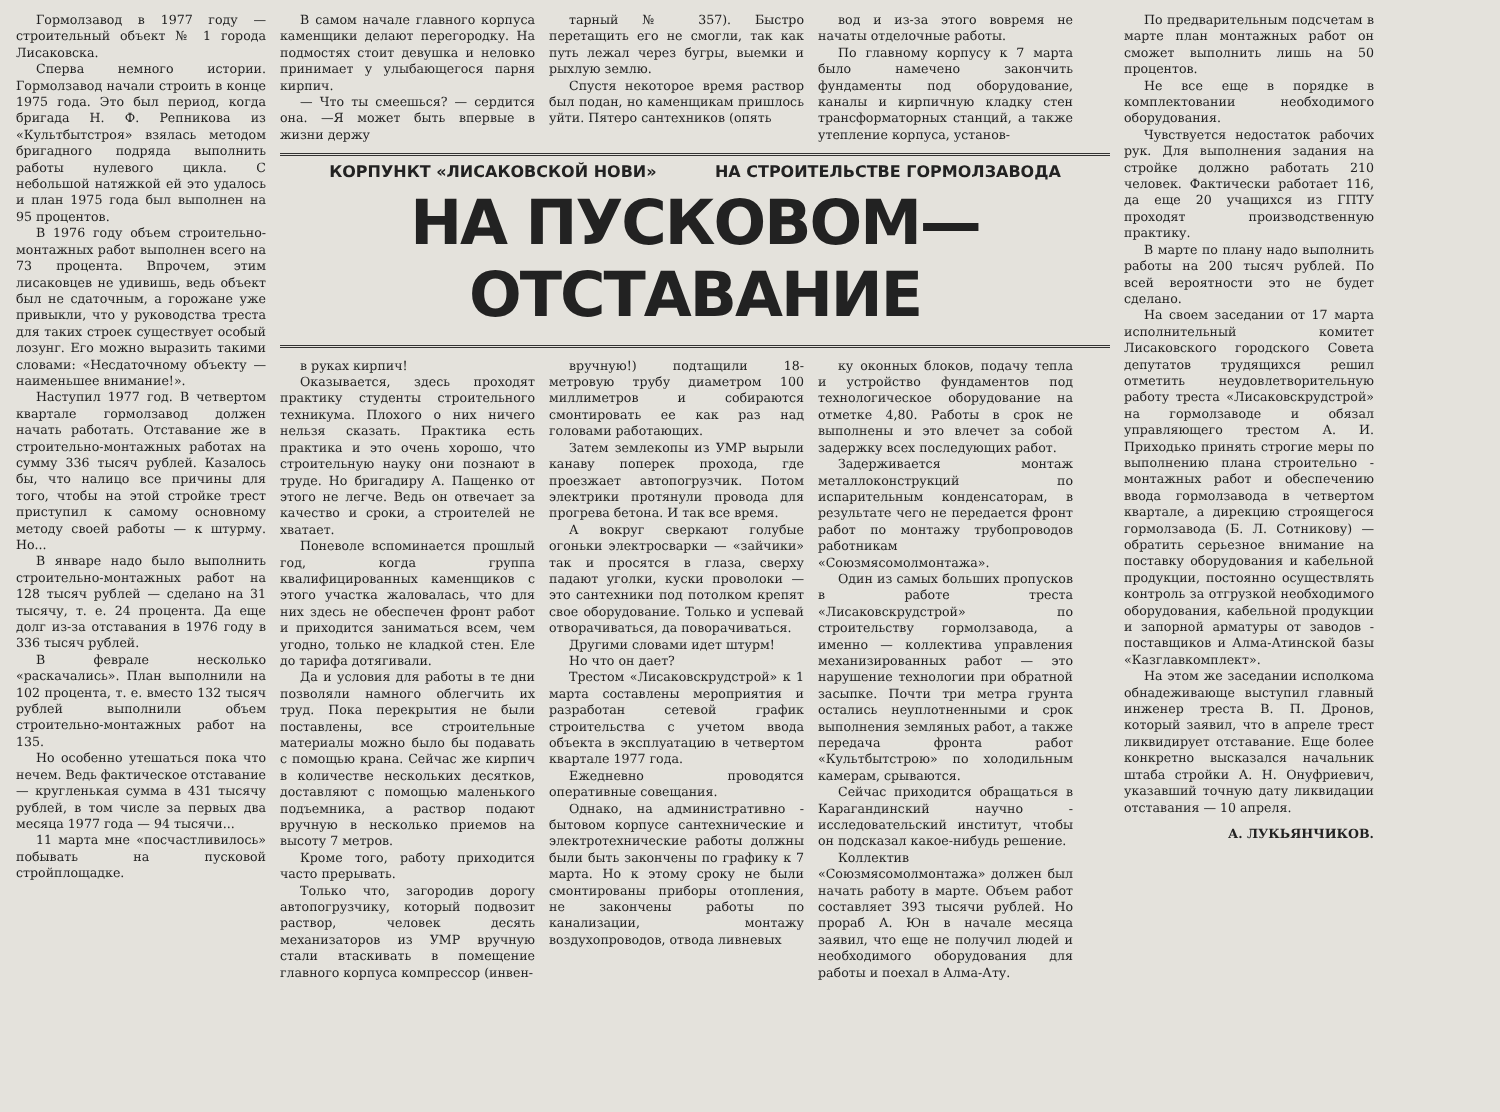Гормолзавод в 1977 году — строительный объект № 1 города Лисаковска.
Сперва немного истории. Гормолзавод начали строить в конце 1975 года. Это был период, когда бригада Н. Ф. Репникова из «Культбытстроя» взялась методом бригадного подряда выполнить работы нулевого цикла. С небольшой натяжкой ей это удалось и план 1975 года был выполнен на 95 процентов.
В 1976 году объем строительно-монтажных работ выполнен всего на 73 процента. Впрочем, этим лисаковцев не удивишь, ведь объект был не сдаточным, а горожане уже привыкли, что у руководства треста для таких строек существует особый лозунг. Его можно выразить такими словами: «Несдаточному объекту — наименьшее внимание!».
Наступил 1977 год. В четвертом квартале гормолзавод должен начать работать. Отставание же в строительно-монтажных работах на сумму 336 тысяч рублей. Казалось бы, что налицо все причины для того, чтобы на этой стройке трест приступил к самому основному методу своей работы — к штурму. Но...
В январе надо было выполнить строительно-монтажных работ на 128 тысяч рублей — сделано на 31 тысячу, т. е. 24 процента. Да еще долг из-за отставания в 1976 году в 336 тысяч рублей.
В феврале несколько «раскачались». План выполнили на 102 процента, т. е. вместо 132 тысяч рублей выполнили объем строительно-монтажных работ на 135.
Но особенно утешаться пока что нечем. Ведь фактическое отставание — кругленькая сумма в 431 тысячу рублей, в том числе за первых два месяца 1977 года — 94 тысячи...
11 марта мне «посчастливилось» побывать на пусковой стройплощадке.
В самом начале главного корпуса каменщики делают перегородку. На подмостях стоит девушка и неловко принимает у улыбающегося парня кирпич.
— Что ты смеешься? — сердится она. —Я может быть впервые в жизни держу
тарный № 357). Быстро перетащить его не смогли, так как путь лежал через бугры, выемки и рыхлую землю.
Спустя некоторое время раствор был подан, но каменщикам пришлось уйти. Пятеро сантехников (опять
вод и из-за этого вовремя не начаты отделочные работы.
По главному корпусу к 7 марта было намечено закончить фундаменты под оборудование, каналы и кирпичную кладку стен трансформаторных станций, а также утепление корпуса, установ-
КОРПУНКТ «ЛИСАКОВСКОЙ НОВИ» НА СТРОИТЕЛЬСТВЕ ГОРМОЛЗАВОДА
НА ПУСКОВОМ—ОТСТАВАНИЕ
в руках кирпич!
Оказывается, здесь проходят практику студенты строительного техникума. Плохого о них ничего нельзя сказать. Практика есть практика и это очень хорошо, что строительную науку они познают в труде. Но бригадиру А. Пащенко от этого не легче. Ведь он отвечает за качество и сроки, а строителей не хватает.
Поневоле вспоминается прошлый год, когда группа квалифицированных каменщиков с этого участка жаловалась, что для них здесь не обеспечен фронт работ и приходится заниматься всем, чем угодно, только не кладкой стен. Еле до тарифа дотягивали.
Да и условия для работы в те дни позволяли намного облегчить их труд. Пока перекрытия не были поставлены, все строительные материалы можно было бы подавать с помощью крана. Сейчас же кирпич в количестве нескольких десятков, доставляют с помощью маленького подъемника, а раствор подают вручную в несколько приемов на высоту 7 метров.
Кроме того, работу приходится часто прерывать.
Только что, загородив дорогу автопогрузчику, который подвозит раствор, человек десять механизаторов из УМР вручную стали втаскивать в помещение главного корпуса компрессор (инвен-
вручную!) подтащили 18-метровую трубу диаметром 100 миллиметров и собираются смонтировать ее как раз над головами работающих.
Затем землекопы из УМР вырыли канаву поперек прохода, где проезжает автопогрузчик. Потом электрики протянули провода для прогрева бетона. И так все время.
А вокруг сверкают голубые огоньки электросварки — «зайчики» так и просятся в глаза, сверху падают уголки, куски проволоки — это сантехники под потолком крепят свое оборудование. Только и успевай отворачиваться, да поворачиваться.
Другими словами идет штурм!
Но что он дает?
Трестом «Лисаковскрудстрой» к 1 марта составлены мероприятия и разработан сетевой график строительства с учетом ввода объекта в эксплуатацию в четвертом квартале 1977 года.
Ежедневно проводятся оперативные совещания.
Однако, на административно - бытовом корпусе сантехнические и электротехнические работы должны были быть закончены по графику к 7 марта. Но к этому сроку не были смонтированы приборы отопления, не закончены работы по канализации, монтажу воздухопроводов, отвода ливневых
ку оконных блоков, подачу тепла и устройство фундаментов под технологическое оборудование на отметке 4,80. Работы в срок не выполнены и это влечет за собой задержку всех последующих работ.
Задерживается монтаж металлоконструкций по испарительным конденсаторам, в результате чего не передается фронт работ по монтажу трубопроводов работникам «Союзмясомолмонтажа».
Один из самых больших пропусков в работе треста «Лисаковскрудстрой» по строительству гормолзавода, а именно — коллектива управления механизированных работ — это нарушение технологии при обратной засыпке. Почти три метра грунта остались неуплотненными и срок выполнения земляных работ, а также передача фронта работ «Культбытстрою» по холодильным камерам, срываются.
Сейчас приходится обращаться в Карагандинский научно - исследовательский институт, чтобы он подсказал какое-нибудь решение.
Коллектив «Союзмясомолмонтажа» должен был начать работу в марте. Объем работ составляет 393 тысячи рублей. Но прораб А. Юн в начале месяца заявил, что еще не получил людей и необходимого оборудования для работы и поехал в Алма-Ату.
По предварительным подсчетам в марте план монтажных работ он сможет выполнить лишь на 50 процентов.
Не все еще в порядке в комплектовании необходимого оборудования.
Чувствуется недостаток рабочих рук. Для выполнения задания на стройке должно работать 210 человек. Фактически работает 116, да еще 20 учащихся из ГПТУ проходят производственную практику.
В марте по плану надо выполнить работы на 200 тысяч рублей. По всей вероятности это не будет сделано.
На своем заседании от 17 марта исполнительный комитет Лисаковского городского Совета депутатов трудящихся решил отметить неудовлетворительную работу треста «Лисаковскрудстрой» на гормолзаводе и обязал управляющего трестом А. И. Приходько принять строгие меры по выполнению плана строительно - монтажных работ и обеспечению ввода гормолзавода в четвертом квартале, а дирекцию строящегося гормолзавода (Б. Л. Сотникову) — обратить серьезное внимание на поставку оборудования и кабельной продукции, постоянно осуществлять контроль за отгрузкой необходимого оборудования, кабельной продукции и запорной арматуры от заводов - поставщиков и Алма-Атинской базы «Казглавкомплект».
На этом же заседании исполкома обнадеживающе выступил главный инженер треста В. П. Дронов, который заявил, что в апреле трест ликвидирует отставание. Еще более конкретно высказался начальник штаба стройки А. Н. Онуфриевич, указавший точную дату ликвидации отставания — 10 апреля.
А. ЛУКЬЯНЧИКОВ.